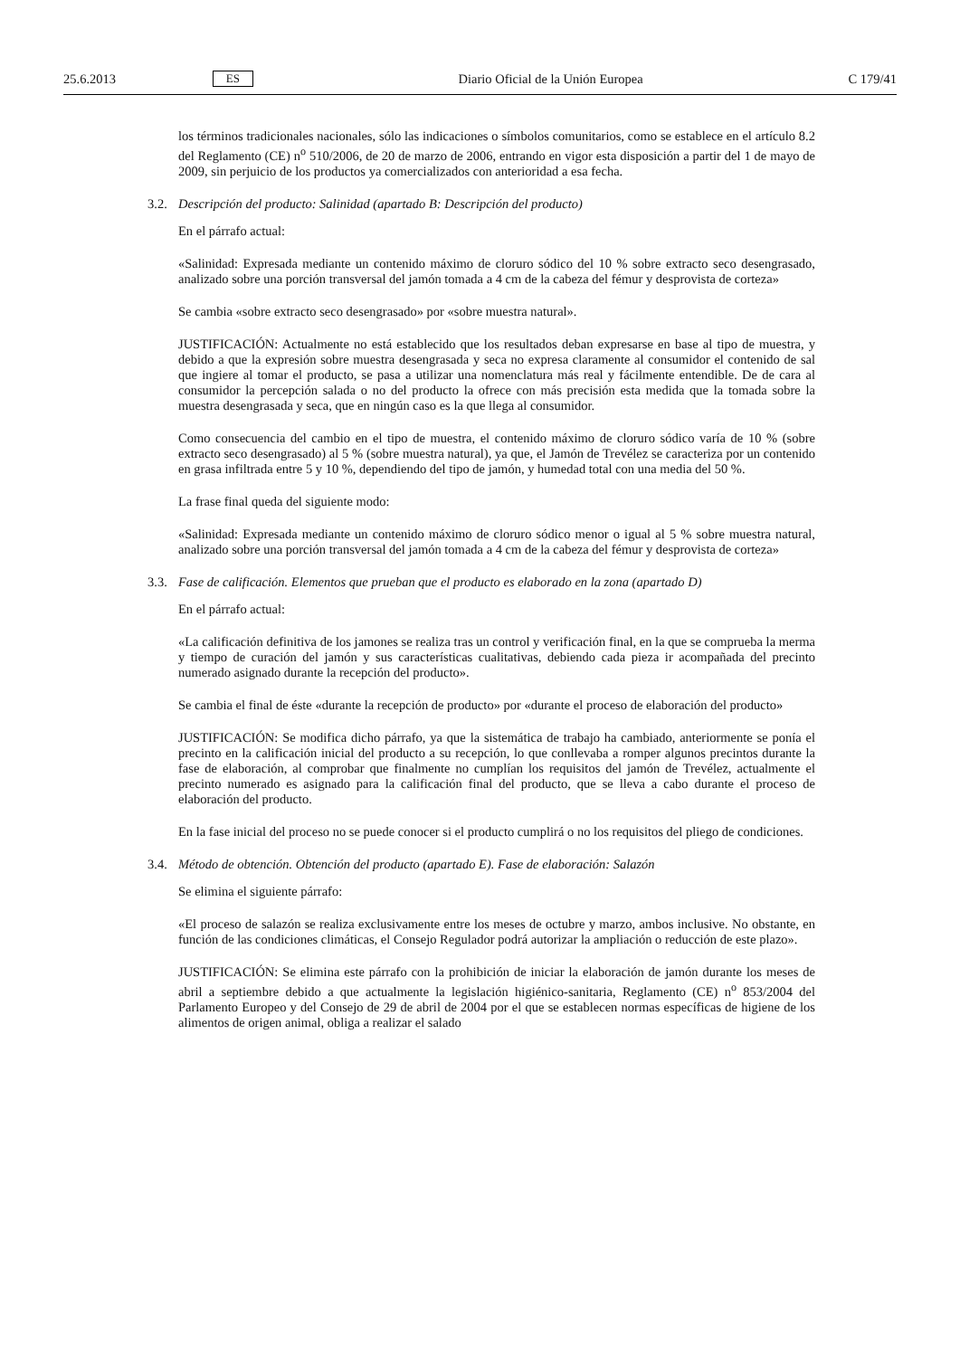25.6.2013 ES Diario Oficial de la Unión Europea C 179/41
los términos tradicionales nacionales, sólo las indicaciones o símbolos comunitarios, como se establece en el artículo 8.2 del Reglamento (CE) n<sup>o</sup> 510/2006, de 20 de marzo de 2006, entrando en vigor esta disposición a partir del 1 de mayo de 2009, sin perjuicio de los productos ya comercializados con anterioridad a esa fecha.
3.2. Descripción del producto: Salinidad (apartado B: Descripción del producto)
En el párrafo actual:
«Salinidad: Expresada mediante un contenido máximo de cloruro sódico del 10 % sobre extracto seco desengrasado, analizado sobre una porción transversal del jamón tomada a 4 cm de la cabeza del fémur y desprovista de corteza»
Se cambia «sobre extracto seco desengrasado» por «sobre muestra natural».
JUSTIFICACIÓN: Actualmente no está establecido que los resultados deban expresarse en base al tipo de muestra, y debido a que la expresión sobre muestra desengrasada y seca no expresa claramente al consumidor el contenido de sal que ingiere al tomar el producto, se pasa a utilizar una nomenclatura más real y fácilmente entendible. De de cara al consumidor la percepción salada o no del producto la ofrece con más precisión esta medida que la tomada sobre la muestra desengrasada y seca, que en ningún caso es la que llega al consumidor.
Como consecuencia del cambio en el tipo de muestra, el contenido máximo de cloruro sódico varía de 10 % (sobre extracto seco desengrasado) al 5 % (sobre muestra natural), ya que, el Jamón de Trevélez se caracteriza por un contenido en grasa infiltrada entre 5 y 10 %, dependiendo del tipo de jamón, y humedad total con una media del 50 %.
La frase final queda del siguiente modo:
«Salinidad: Expresada mediante un contenido máximo de cloruro sódico menor o igual al 5 % sobre muestra natural, analizado sobre una porción transversal del jamón tomada a 4 cm de la cabeza del fémur y desprovista de corteza»
3.3. Fase de calificación. Elementos que prueban que el producto es elaborado en la zona (apartado D)
En el párrafo actual:
«La calificación definitiva de los jamones se realiza tras un control y verificación final, en la que se comprueba la merma y tiempo de curación del jamón y sus características cualitativas, debiendo cada pieza ir acompañada del precinto numerado asignado durante la recepción del producto».
Se cambia el final de éste «durante la recepción de producto» por «durante el proceso de elaboración del producto»
JUSTIFICACIÓN: Se modifica dicho párrafo, ya que la sistemática de trabajo ha cambiado, anterior­mente se ponía el precinto en la calificación inicial del producto a su recepción, lo que conllevaba a romper algunos precintos durante la fase de elaboración, al comprobar que finalmente no cumplían los requisitos del jamón de Trevélez, actualmente el precinto numerado es asignado para la calificación final del producto, que se lleva a cabo durante el proceso de elaboración del producto.
En la fase inicial del proceso no se puede conocer si el producto cumplirá o no los requisitos del pliego de condiciones.
3.4. Método de obtención. Obtención del producto (apartado E). Fase de elaboración: Salazón
Se elimina el siguiente párrafo:
«El proceso de salazón se realiza exclusivamente entre los meses de octubre y marzo, ambos inclusive. No obstante, en función de las condiciones climáticas, el Consejo Regulador podrá autorizar la ampliación o reducción de este plazo».
JUSTIFICACIÓN: Se elimina este párrafo con la prohibición de iniciar la elaboración de jamón durante los meses de abril a septiembre debido a que actualmente la legislación higiénico-sanitaria, Reglamento (CE) n<sup>o</sup> 853/2004 del Parlamento Europeo y del Consejo de 29 de abril de 2004 por el que se establecen normas específicas de higiene de los alimentos de origen animal, obliga a realizar el salado